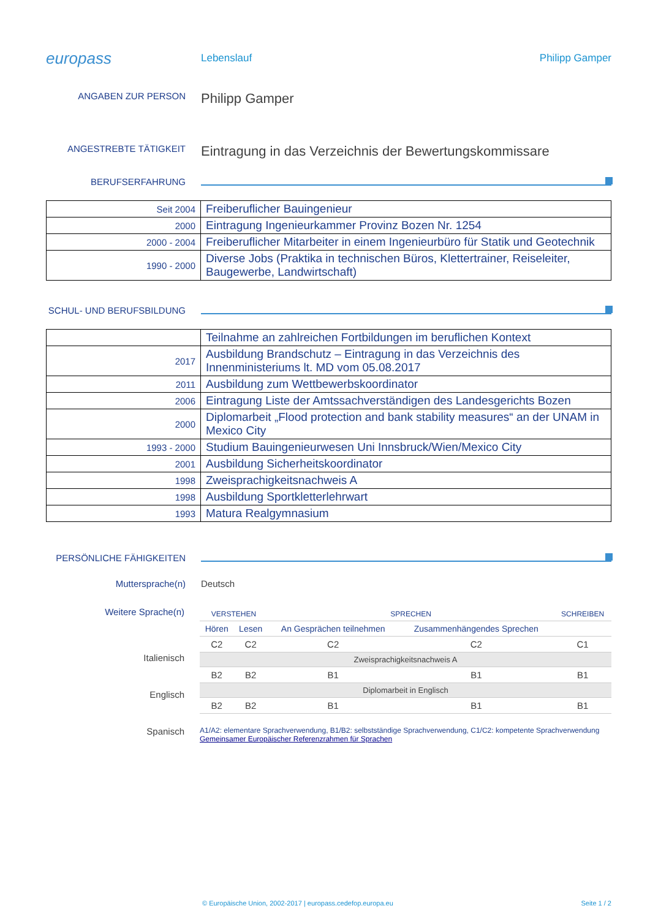europass
Lebenslauf Philipp Gamper
ANGABEN ZUR PERSON
Philipp Gamper
ANGESTREBTE TÄTIGKEIT
Eintragung in das Verzeichnis der Bewertungskommissare
BERUFSERFAHRUNG
| Seit 2004 | Freiberuflicher Bauingenieur |
| 2000 | Eintragung Ingenieurkammer Provinz Bozen Nr. 1254 |
| 2000 - 2004 | Freiberuflicher Mitarbeiter in einem Ingenieurbüro für Statik und Geotechnik |
| 1990 - 2000 | Diverse Jobs (Praktika in technischen Büros, Klettertrainer, Reiseleiter, Baugewerbe, Landwirtschaft) |
SCHUL- UND BERUFSBILDUNG
| | Teilnahme an zahlreichen Fortbildungen im beruflichen Kontext |
| 2017 | Ausbildung Brandschutz – Eintragung in das Verzeichnis des Innenministeriums lt. MD vom 05.08.2017 |
| 2011 | Ausbildung zum Wettbewerbskoordinator |
| 2006 | Eintragung Liste der Amtssachverständigen des Landesgerichts Bozen |
| 2000 | Diplomarbeit „Flood protection and bank stability measures“ an der UNAM in Mexico City |
| 1993 - 2000 | Studium Bauingenieurwesen Uni Innsbruck/Wien/Mexico City |
| 2001 | Ausbildung Sicherheitskoordinator |
| 1998 | Zweisprachigkeitsnachweis A |
| 1998 | Ausbildung Sportkletterlehrwart |
| 1993 | Matura Realgymnasium |
PERSÖNLICHE FÄHIGKEITEN
Muttersprache(n) Deutsch
Weitere Sprache(n)
Italienisch
Englisch
Spanisch
| VERSTEHEN | | SPRECHEN | | SCHREIBEN |
| Hören | Lesen | An Gesprächen teilnehmen | Zusammenhängendes Sprechen | |
| C2 | C2 | C2 | C2 | C1 |
| Zweisprachigkeitsnachweis A | | | | |
| B2 | B2 | B1 | B1 | B1 |
| Diplomarbeit in Englisch | | | | |
| B2 | B2 | B1 | B1 | B1 |
A1/A2: elementare Sprachverwendung, B1/B2: selbstständige Sprachverwendung, C1/C2: kompetente Sprachverwendung
Gemeinsamer Europäischer Referenzrahmen für Sprachen
© Europäische Union, 2002-2017 | europass.cedefop.europa.eu Seite 1 / 2